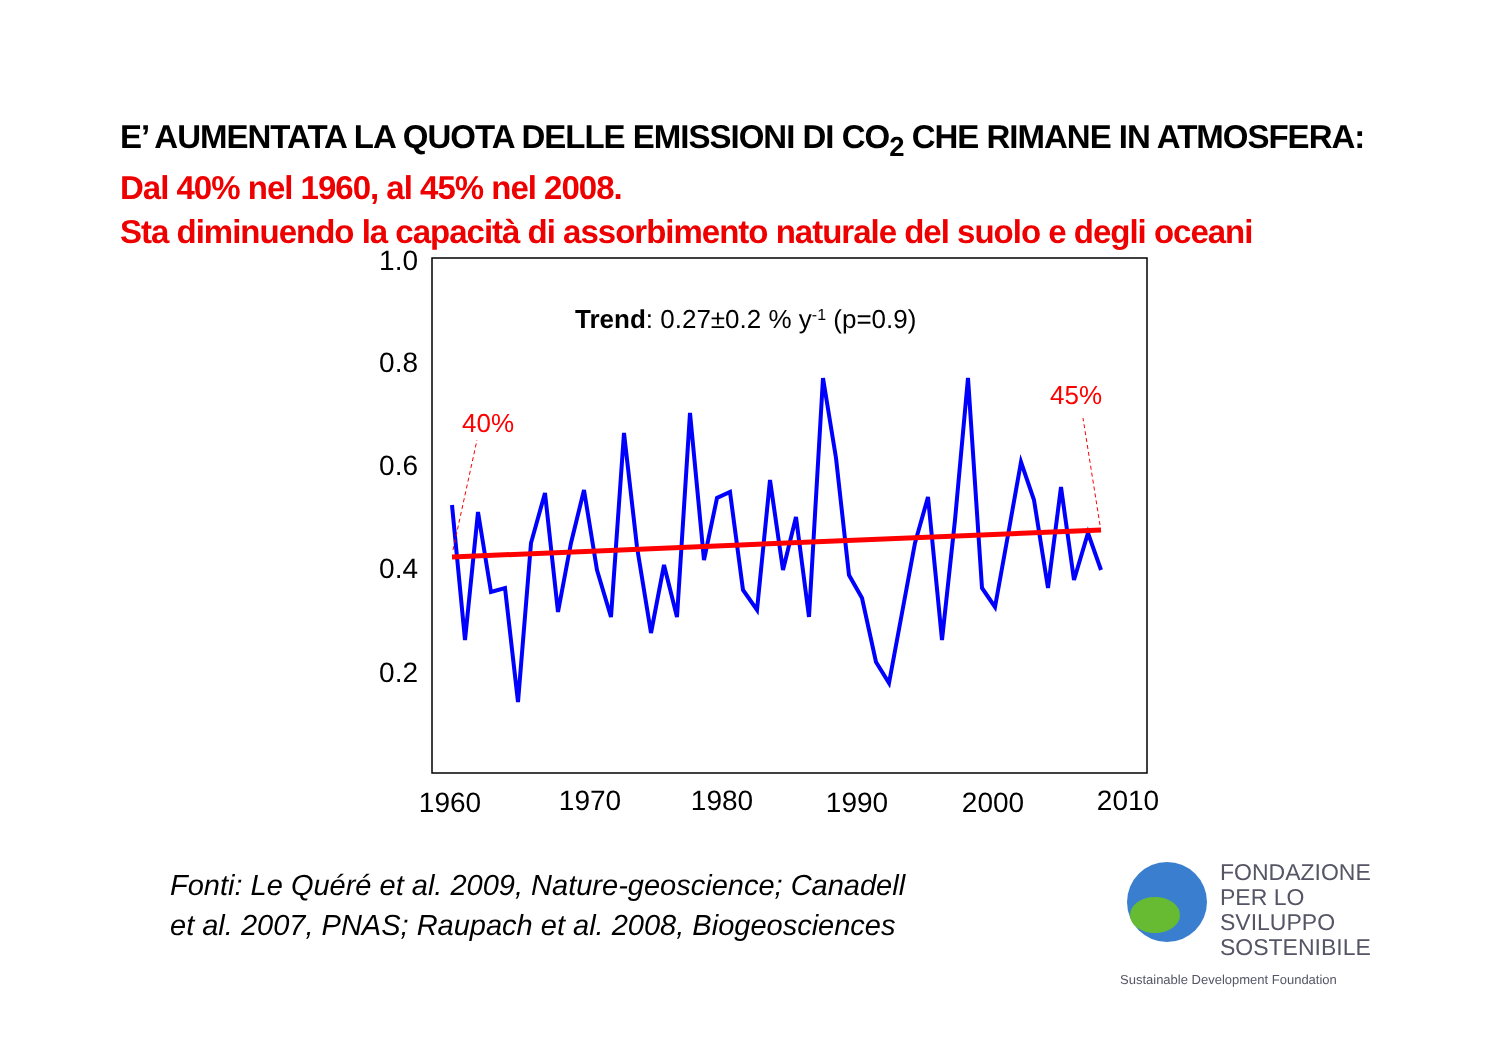E’ AUMENTATA LA QUOTA DELLE EMISSIONI DI CO<sub>2</sub> CHE RIMANE IN ATMOSFERA:
Dal 40% nel 1960, al 45% nel 2008.
Sta diminuendo la capacità di assorbimento naturale del suolo e degli oceani
1.0
0.8
0.6
0.4
0.2
1960
1970
1980
1990
2000
2010
Trend: 0.27±0.2 % y-1 (p=0.9)
40%
45%
Fonti: Le Quéré et al. 2009, Nature-geoscience; Canadell et al. 2007, PNAS; Raupach et al. 2008, Biogeosciences
FONDAZIONE
PER LO SVILUPPO
SOSTENIBILE
Sustainable Development Foundation